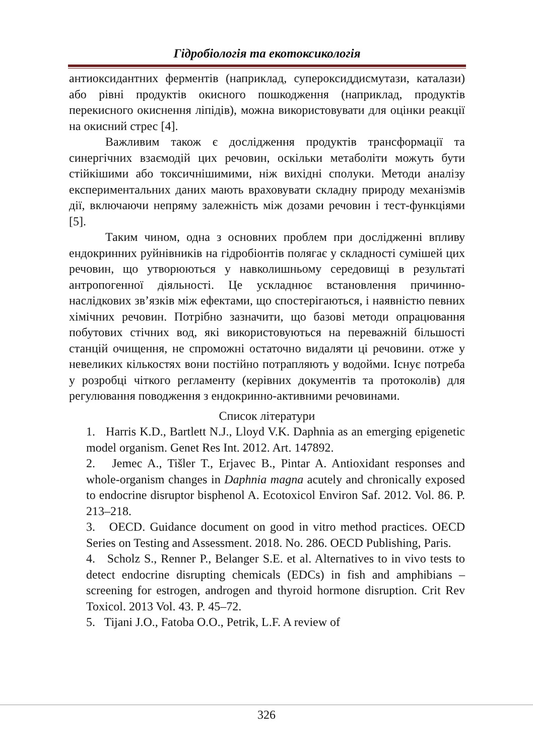Гідробіологія та екотоксикологія
антиоксидантних ферментів (наприклад, супероксиддисмутази, каталази) або рівні продуктів окисного пошкодження (наприклад, продуктів перекисного окиснення ліпідів), можна використовувати для оцінки реакції на окисний стрес [4].
Важливим також є дослідження продуктів трансформації та синергічних взаємодій цих речовин, оскільки метаболіти можуть бути стійкішими або токсичнішимими, ніж вихідні сполуки. Методи аналізу експериментальних даних мають враховувати складну природу механізмів дії, включаючи непряму залежність між дозами речовин і тест-функціями [5].
Таким чином, одна з основних проблем при дослідженні впливу ендокринних руйнівників на гідробіонтів полягає у складності сумішей цих речовин, що утворюються у навколишньому середовищі в результаті антропогенної діяльності. Це ускладнює встановлення причинно-наслідкових зв’язків між ефектами, що спостерігаються, і наявністю певних хімічних речовин. Потрібно зазначити, що базові методи опрацювання побутових стічних вод, які використовуються на переважній більшості станцій очищення, не спроможні остаточно видаляти ці речовини. отже у невеликих кількостях вони постійно потрапляють у водойми. Існує потреба у розробці чіткого регламенту (керівних документів та протоколів) для регулювання поводження з ендокринно-активними речовинами.
Список літератури
1. Harris K.D., Bartlett N.J., Lloyd V.K. Daphnia as an emerging epigenetic model organism. Genet Res Int. 2012. Art. 147892.
2. Jemec A., Tišler T., Erjavec B., Pintar A. Antioxidant responses and whole-organism changes in Daphnia magna acutely and chronically exposed to endocrine disruptor bisphenol A. Ecotoxicol Environ Saf. 2012. Vol. 86. P. 213–218.
3. OECD. Guidance document on good in vitro method practices. OECD Series on Testing and Assessment. 2018. No. 286. OECD Publishing, Paris.
4. Scholz S., Renner P., Belanger S.E. et al. Alternatives to in vivo tests to detect endocrine disrupting chemicals (EDCs) in fish and amphibians – screening for estrogen, androgen and thyroid hormone disruption. Crit Rev Toxicol. 2013 Vol. 43. P. 45–72.
5. Tijani J.O., Fatoba O.O., Petrik, L.F. A review of
326